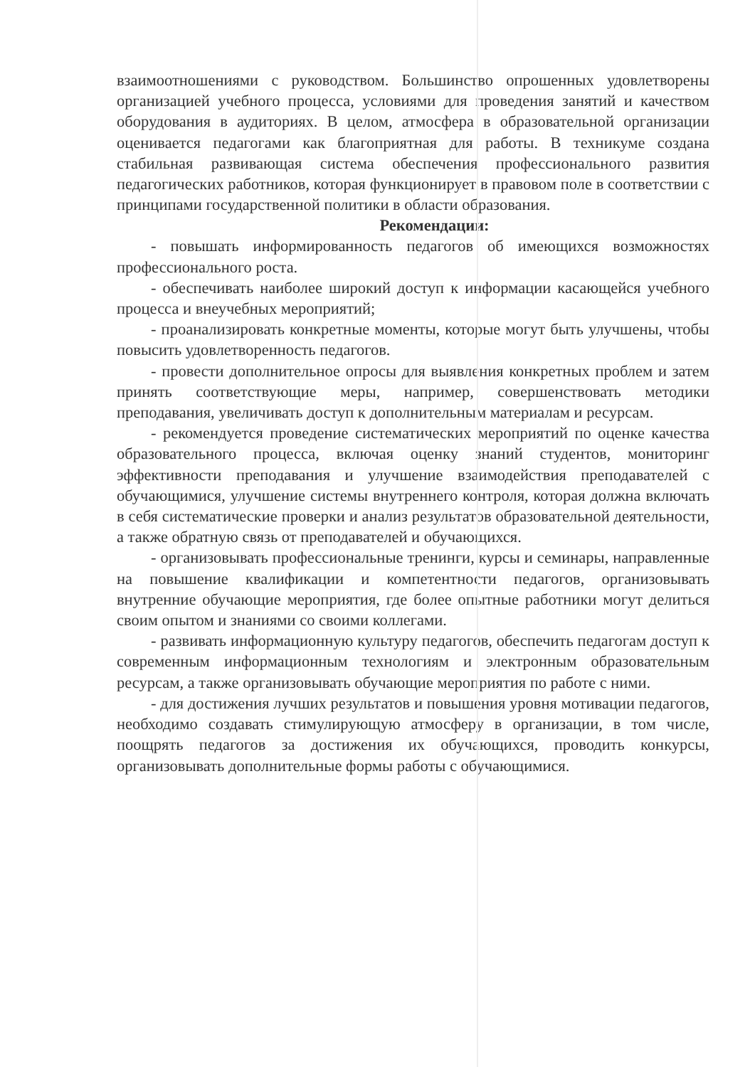взаимоотношениями с руководством. Большинство опрошенных удовлетворены организацией учебного процесса, условиями для проведения занятий и качеством оборудования в аудиториях. В целом, атмосфера в образовательной организации оценивается педагогами как благоприятная для работы. В техникуме создана стабильная развивающая система обеспечения профессионального развития педагогических работников, которая функционирует в правовом поле в соответствии с принципами государственной политики в области образования.
Рекомендации:
- повышать информированность педагогов об имеющихся возможностях профессионального роста.
- обеспечивать наиболее широкий доступ к информации касающейся учебного процесса и внеучебных мероприятий;
- проанализировать конкретные моменты, которые могут быть улучшены, чтобы повысить удовлетворенность педагогов.
- провести дополнительное опросы для выявления конкретных проблем и затем принять соответствующие меры, например, совершенствовать методики преподавания, увеличивать доступ к дополнительным материалам и ресурсам.
- рекомендуется проведение систематических мероприятий по оценке качества образовательного процесса, включая оценку знаний студентов, мониторинг эффективности преподавания и улучшение взаимодействия преподавателей с обучающимися, улучшение системы внутреннего контроля, которая должна включать в себя систематические проверки и анализ результатов образовательной деятельности, а также обратную связь от преподавателей и обучающихся.
- организовывать профессиональные тренинги, курсы и семинары, направленные на повышение квалификации и компетентности педагогов, организовывать внутренние обучающие мероприятия, где более опытные работники могут делиться своим опытом и знаниями со своими коллегами.
- развивать информационную культуру педагогов, обеспечить педагогам доступ к современным информационным технологиям и электронным образовательным ресурсам, а также организовывать обучающие мероприятия по работе с ними.
- для достижения лучших результатов и повышения уровня мотивации педагогов, необходимо создавать стимулирующую атмосферу в организации, в том числе, поощрять педагогов за достижения их обучающихся, проводить конкурсы, организовывать дополнительные формы работы с обучающимися.